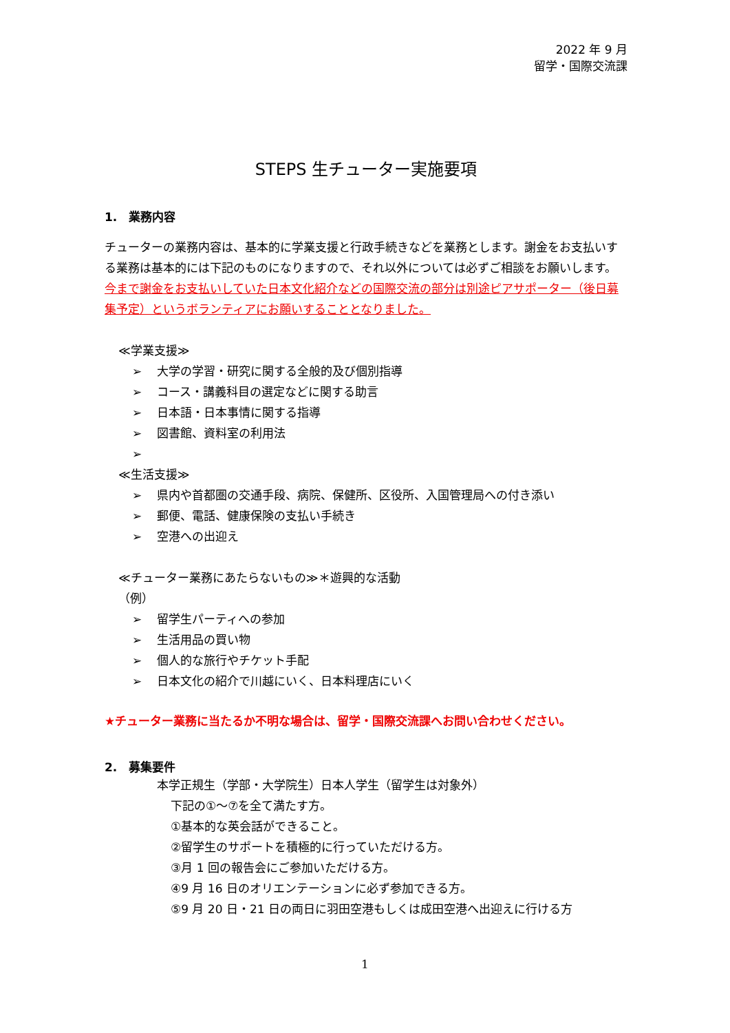2022 年 9 月
留学・国際交流課
STEPS 生チューター実施要項
1.　業務内容
チューターの業務内容は、基本的に学業支援と行政手続きなどを業務とします。謝金をお支払いする業務は基本的には下記のものになりますので、それ以外については必ずご相談をお願いします。
今まで謝金をお支払いしていた日本文化紹介などの国際交流の部分は別途ピアサポーター（後日募集予定）というボランティアにお願いすることとなりました。
≪学業支援≫
➢ 大学の学習・研究に関する全般的及び個別指導
➢ コース・講義科目の選定などに関する助言
➢ 日本語・日本事情に関する指導
➢ 図書館、資料室の利用法
➢
≪生活支援≫
➢ 県内や首都圏の交通手段、病院、保健所、区役所、入国管理局への付き添い
➢ 郵便、電話、健康保険の支払い手続き
➢ 空港への出迎え
≪チューター業務にあたらないもの≫＊遊興的な活動
（例）
➢ 留学生パーティへの参加
➢ 生活用品の買い物
➢ 個人的な旅行やチケット手配
➢ 日本文化の紹介で川越にいく、日本料理店にいく
★チューター業務に当たるか不明な場合は、留学・国際交流課へお問い合わせください。
2.　募集要件
本学正規生（学部・大学院生）日本人学生（留学生は対象外）
下記の①～⑦を全て満たす方。
①基本的な英会話ができること。
②留学生のサポートを積極的に行っていただける方。
③月 1 回の報告会にご参加いただける方。
④9 月 16 日のオリエンテーションに必ず参加できる方。
⑤9 月 20 日・21 日の両日に羽田空港もしくは成田空港へ出迎えに行ける方
1